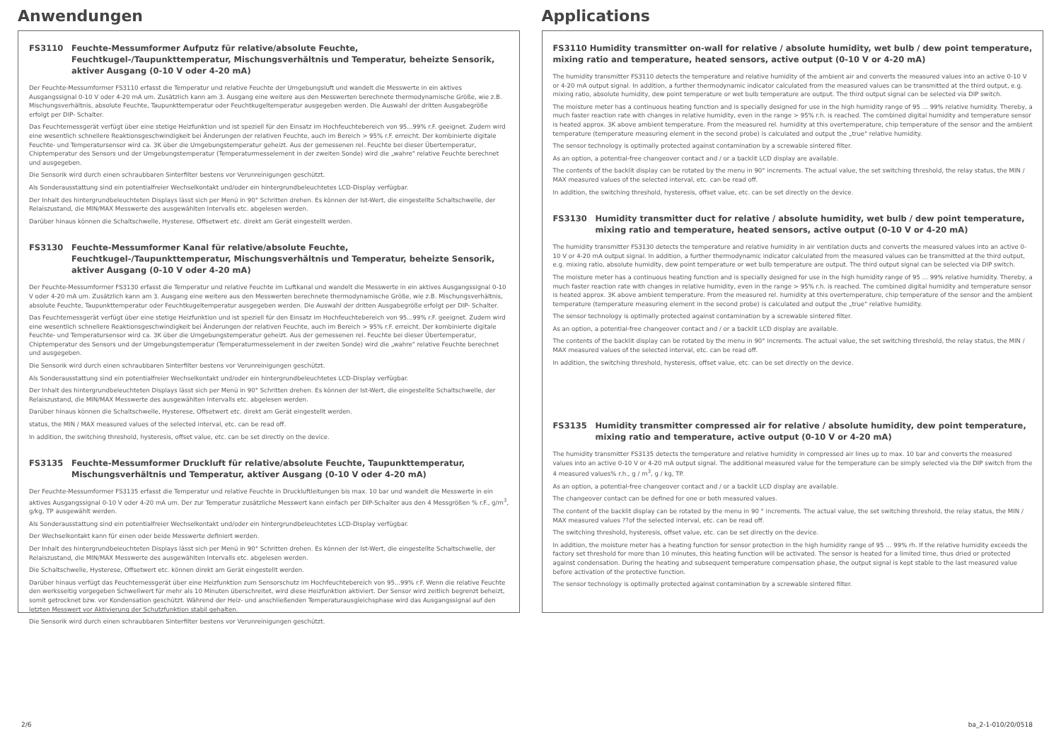Anwendungen
FS3110 Feuchte-Messumformer Aufputz für relative/absolute Feuchte, Feuchtkugel-/Taupunkttemperatur, Mischungsverhältnis und Temperatur, beheizte Sensorik, aktiver Ausgang (0-10 V oder 4-20 mA)
Der Feuchte-Messumformer FS3110 erfasst die Temperatur und relative Feuchte der Umgebungsluft und wandelt die Messwerte in ein aktives Ausgangssignal 0-10 V oder 4-20 mA um. Zusätzlich kann am 3. Ausgang eine weitere aus den Messwerten berechnete thermodynamische Größe, wie z.B. Mischungsverhältnis, absolute Feuchte, Taupunkttemperatur oder Feuchtkugeltemperatur ausgegeben werden. Die Auswahl der dritten Ausgabegröße erfolgt per DIP- Schalter.
Das Feuchtemessgerät verfügt über eine stetige Heizfunktion und ist speziell für den Einsatz im Hochfeuchtebereich von 95...99% r.F. geeignet. Zudem wird eine wesentlich schnellere Reaktionsgeschwindigkeit bei Änderungen der relativen Feuchte, auch im Bereich > 95% r.F. erreicht. Der kombinierte digitale Feuchte- und Temperatursensor wird ca. 3K über die Umgebungstemperatur geheizt. Aus der gemessenen rel. Feuchte bei dieser Übertemperatur, Chiptemperatur des Sensors und der Umgebungstemperatur (Temperaturmesselement in der zweiten Sonde) wird die „wahre" relative Feuchte berechnet und ausgegeben.
Die Sensorik wird durch einen schraubbaren Sinterfilter bestens vor Verunreinigungen geschützt.
Als Sonderausstattung sind ein potentialfreier Wechselkontakt und/oder ein hintergrundbeleuchtetes LCD-Display verfügbar.
Der Inhalt des hintergrundbeleuchteten Displays lässt sich per Menü in 90° Schritten drehen. Es können der Ist-Wert, die eingestellte Schaltschwelle, der Relaiszustand, die MIN/MAX Messwerte des ausgewählten Intervalls etc. abgelesen werden.
Darüber hinaus können die Schaltschwelle, Hysterese, Offsetwert etc. direkt am Gerät eingestellt werden.
FS3130 Feuchte-Messumformer Kanal für relative/absolute Feuchte, Feuchtkugel-/Taupunkttemperatur, Mischungsverhältnis und Temperatur, beheizte Sensorik, aktiver Ausgang (0-10 V oder 4-20 mA)
Der Feuchte-Messumformer FS3130 erfasst die Temperatur und relative Feuchte im Luftkanal und wandelt die Messwerte in ein aktives Ausgangssignal 0-10 V oder 4-20 mA um. Zusätzlich kann am 3. Ausgang eine weitere aus den Messwerten berechnete thermodynamische Größe, wie z.B. Mischungsverhältnis, absolute Feuchte, Taupunkttemperatur oder Feuchtkugeltemperatur ausgegeben werden. Die Auswahl der dritten Ausgabegröße erfolgt per DIP- Schalter.
Das Feuchtemessgerät verfügt über eine stetige Heizfunktion und ist speziell für den Einsatz im Hochfeuchtebereich von 95...99% r.F. geeignet. Zudem wird eine wesentlich schnellere Reaktionsgeschwindigkeit bei Änderungen der relativen Feuchte, auch im Bereich > 95% r.F. erreicht. Der kombinierte digitale Feuchte- und Temperatursensor wird ca. 3K über die Umgebungstemperatur geheizt. Aus der gemessenen rel. Feuchte bei dieser Übertemperatur, Chiptemperatur des Sensors und der Umgebungstemperatur (Temperaturmesselement in der zweiten Sonde) wird die „wahre" relative Feuchte berechnet und ausgegeben.
Die Sensorik wird durch einen schraubbaren Sinterfilter bestens vor Verunreinigungen geschützt.
Als Sonderausstattung sind ein potentialfreier Wechselkontakt und/oder ein hintergrundbeleuchtetes LCD-Display verfügbar.
Der Inhalt des hintergrundbeleuchteten Displays lässt sich per Menü in 90° Schritten drehen. Es können der Ist-Wert, die eingestellte Schaltschwelle, der Relaiszustand, die MIN/MAX Messwerte des ausgewählten Intervalls etc. abgelesen werden.
Darüber hinaus können die Schaltschwelle, Hysterese, Offsetwert etc. direkt am Gerät eingestellt werden.
status, the MIN / MAX measured values of the selected interval, etc. can be read off.
In addition, the switching threshold, hysteresis, offset value, etc. can be set directly on the device.
FS3135 Feuchte-Messumformer Druckluft für relative/absolute Feuchte, Taupunkttemperatur, Mischungsverhältnis und Temperatur, aktiver Ausgang (0-10 V oder 4-20 mA)
Der Feuchte-Messumformer FS3135 erfasst die Temperatur und relative Feuchte in Druckluftleitungen bis max. 10 bar und wandelt die Messwerte in ein aktives Ausgangssignal 0-10 V oder 4-20 mA um. Der zur Temperatur zusätzliche Messwert kann einfach per DIP-Schalter aus den 4 Messgrößen % r.F., g/m<sup>3</sup>, g/kg, TP ausgewählt werden.
Als Sonderausstattung sind ein potentialfreier Wechselkontakt und/oder ein hintergrundbeleuchtetes LCD-Display verfügbar.
Der Wechselkontakt kann für einen oder beide Messwerte definiert werden.
Der Inhalt des hintergrundbeleuchteten Displays lässt sich per Menü in 90° Schritten drehen. Es können der Ist-Wert, die eingestellte Schaltschwelle, der Relaiszustand, die MIN/MAX Messwerte des ausgewählten Intervalls etc. abgelesen werden.
Die Schaltschwelle, Hysterese, Offsetwert etc. können direkt am Gerät eingestellt werden.
Darüber hinaus verfügt das Feuchtemessgerät über eine Heizfunktion zum Sensorschutz im Hochfeuchtebereich von 95...99% r.F. Wenn die relative Feuchte den werksseitig vorgegeben Schwellwert für mehr als 10 Minuten überschreitet, wird diese Heizfunktion aktiviert. Der Sensor wird zeitlich begrenzt beheizt, somit getrocknet bzw. vor Kondensation geschützt. Während der Heiz- und anschließenden Temperaturausgleichsphase wird das Ausgangssignal auf den letzten Messwert vor Aktivierung der Schutzfunktion stabil gehalten.
Die Sensorik wird durch einen schraubbaren Sinterfilter bestens vor Verunreinigungen geschützt.
Applications
FS3110 Humidity transmitter on-wall for relative / absolute humidity, wet bulb / dew point temperature, mixing ratio and temperature, heated sensors, active output (0-10 V or 4-20 mA)
The humidity transmitter FS3110 detects the temperature and relative humidity of the ambient air and converts the measured values into an active 0-10 V or 4-20 mA output signal. In addition, a further thermodynamic indicator calculated from the measured values can be transmitted at the third output, e.g. mixing ratio, absolute humidity, dew point temperature or wet bulb temperature are output. The third output signal can be selected via DIP switch.
The moisture meter has a continuous heating function and is specially designed for use in the high humidity range of 95 ... 99% relative humidity. Thereby, a much faster reaction rate with changes in relative humidity, even in the range > 95% r.h. is reached. The combined digital humidity and temperature sensor is heated approx. 3K above ambient temperature. From the measured rel. humidity at this overtemperature, chip temperature of the sensor and the ambient temperature (temperature measuring element in the second probe) is calculated and output the „true" relative humidity.
The sensor technology is optimally protected against contamination by a screwable sintered filter.
As an option, a potential-free changeover contact and / or a backlit LCD display are available.
The contents of the backlit display can be rotated by the menu in 90° increments. The actual value, the set switching threshold, the relay status, the MIN / MAX measured values of the selected interval, etc. can be read off.
In addition, the switching threshold, hysteresis, offset value, etc. can be set directly on the device.
FS3130 Humidity transmitter duct for relative / absolute humidity, wet bulb / dew point temperature, mixing ratio and temperature, heated sensors, active output (0-10 V or 4-20 mA)
The humidity transmitter FS3130 detects the temperature and relative humidity in air ventilation ducts and converts the measured values into an active 0-10 V or 4-20 mA output signal. In addition, a further thermodynamic indicator calculated from the measured values can be transmitted at the third output, e.g. mixing ratio, absolute humidity, dew point temperature or wet bulb temperature are output. The third output signal can be selected via DIP switch.
The moisture meter has a continuous heating function and is specially designed for use in the high humidity range of 95 ... 99% relative humidity. Thereby, a much faster reaction rate with changes in relative humidity, even in the range > 95% r.h. is reached. The combined digital humidity and temperature sensor is heated approx. 3K above ambient temperature. From the measured rel. humidity at this overtemperature, chip temperature of the sensor and the ambient temperature (temperature measuring element in the second probe) is calculated and output the „true" relative humidity.
The sensor technology is optimally protected against contamination by a screwable sintered filter.
As an option, a potential-free changeover contact and / or a backlit LCD display are available.
The contents of the backlit display can be rotated by the menu in 90° increments. The actual value, the set switching threshold, the relay status, the MIN / MAX measured values of the selected interval, etc. can be read off.
In addition, the switching threshold, hysteresis, offset value, etc. can be set directly on the device.
FS3135 Humidity transmitter compressed air for relative / absolute humidity, dew point temperature, mixing ratio and temperature, active output (0-10 V or 4-20 mA)
The humidity transmitter FS3135 detects the temperature and relative humidity in compressed air lines up to max. 10 bar and converts the measured values into an active 0-10 V or 4-20 mA output signal. The additional measured value for the temperature can be simply selected via the DIP switch from the 4 measured values% r.h., g / m<sup>3</sup>, g / kg, TP.
As an option, a potential-free changeover contact and / or a backlit LCD display are available.
The changeover contact can be defined for one or both measured values.
The content of the backlit display can be rotated by the menu in 90 ° increments. The actual value, the set switching threshold, the relay status, the MIN / MAX measured values ??of the selected interval, etc. can be read off.
The switching threshold, hysteresis, offset value, etc. can be set directly on the device.
In addition, the moisture meter has a heating function for sensor protection in the high humidity range of 95 ... 99% rh. If the relative humidity exceeds the factory set threshold for more than 10 minutes, this heating function will be activated. The sensor is heated for a limited time, thus dried or protected against condensation. During the heating and subsequent temperature compensation phase, the output signal is kept stable to the last measured value before activation of the protective function.
The sensor technology is optimally protected against contamination by a screwable sintered filter.
2/6 ba_2-1-010/20/0518